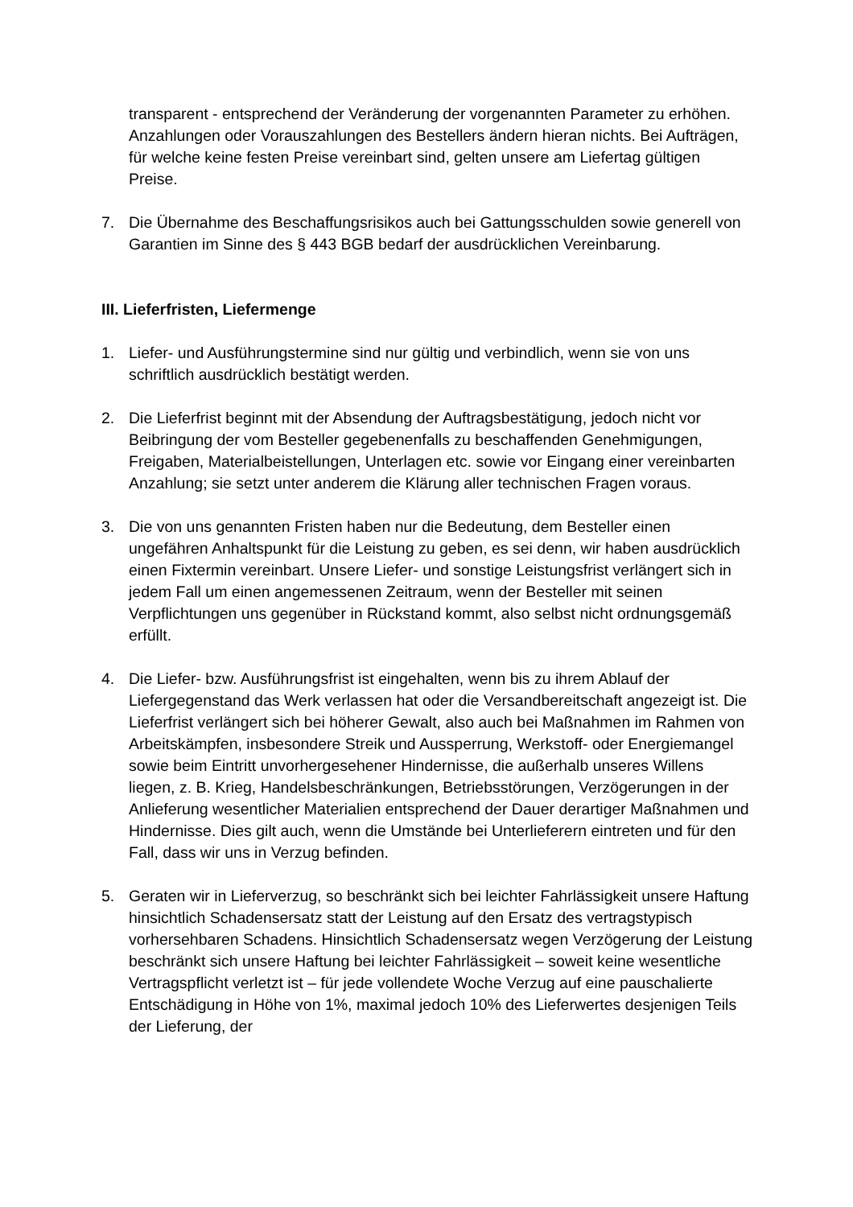transparent - entsprechend der Veränderung der vorgenannten Parameter zu erhöhen. Anzahlungen oder Vorauszahlungen des Bestellers ändern hieran nichts. Bei Aufträgen, für welche keine festen Preise vereinbart sind, gelten unsere am Liefertag gültigen Preise.
7. Die Übernahme des Beschaffungsrisikos auch bei Gattungsschulden sowie generell von Garantien im Sinne des § 443 BGB bedarf der ausdrücklichen Vereinbarung.
III. Lieferfristen, Liefermenge
1. Liefer- und Ausführungstermine sind nur gültig und verbindlich, wenn sie von uns schriftlich ausdrücklich bestätigt werden.
2. Die Lieferfrist beginnt mit der Absendung der Auftragsbestätigung, jedoch nicht vor Beibringung der vom Besteller gegebenenfalls zu beschaffenden Genehmigungen, Freigaben, Materialbeistellungen, Unterlagen etc. sowie vor Eingang einer vereinbarten Anzahlung; sie setzt unter anderem die Klärung aller technischen Fragen voraus.
3. Die von uns genannten Fristen haben nur die Bedeutung, dem Besteller einen ungefähren Anhaltspunkt für die Leistung zu geben, es sei denn, wir haben ausdrücklich einen Fixtermin vereinbart. Unsere Liefer- und sonstige Leistungsfrist verlängert sich in jedem Fall um einen angemessenen Zeitraum, wenn der Besteller mit seinen Verpflichtungen uns gegenüber in Rückstand kommt, also selbst nicht ordnungsgemäß erfüllt.
4. Die Liefer- bzw. Ausführungsfrist ist eingehalten, wenn bis zu ihrem Ablauf der Liefergegenstand das Werk verlassen hat oder die Versandbereitschaft angezeigt ist. Die Lieferfrist verlängert sich bei höherer Gewalt, also auch bei Maßnahmen im Rahmen von Arbeitskämpfen, insbesondere Streik und Aussperrung, Werkstoff- oder Energiemangel sowie beim Eintritt unvorhergesehener Hindernisse, die außerhalb unseres Willens liegen, z. B. Krieg, Handelsbeschränkungen, Betriebsstörungen, Verzögerungen in der Anlieferung wesentlicher Materialien entsprechend der Dauer derartiger Maßnahmen und Hindernisse. Dies gilt auch, wenn die Umstände bei Unterlieferern eintreten und für den Fall, dass wir uns in Verzug befinden.
5. Geraten wir in Lieferverzug, so beschränkt sich bei leichter Fahrlässigkeit unsere Haftung hinsichtlich Schadensersatz statt der Leistung auf den Ersatz des vertragstypisch vorhersehbaren Schadens. Hinsichtlich Schadensersatz wegen Verzögerung der Leistung beschränkt sich unsere Haftung bei leichter Fahrlässigkeit – soweit keine wesentliche Vertragspflicht verletzt ist – für jede vollendete Woche Verzug auf eine pauschalierte Entschädigung in Höhe von 1%, maximal jedoch 10% des Lieferwertes desjenigen Teils der Lieferung, der